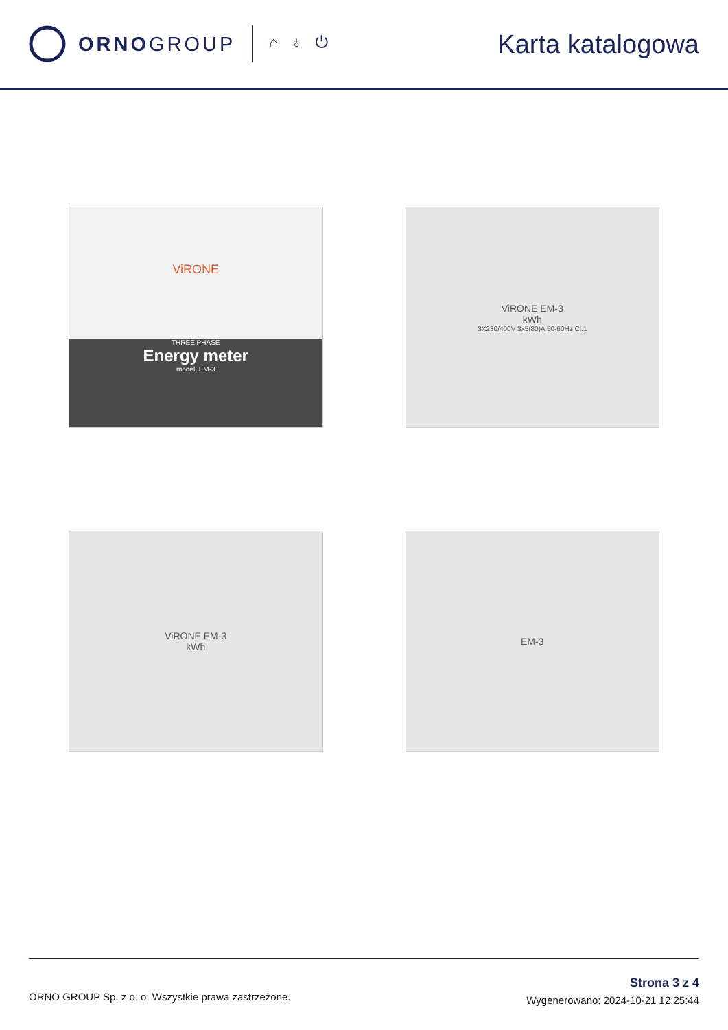ORNOGROUP
⌂ ♁ ⏻
Karta katalogowa
ViRONE
THREE PHASE
Energy meter
model: EM-3
ViRONE EM-3
kWh
3X230/400V 3x5(80)A 50-60Hz Cl.1
ViRONE EM-3
kWh
EM-3
ORNO GROUP Sp. z o. o. Wszystkie prawa zastrzeżone.
Strona 3 z 4
Wygenerowano: 2024-10-21 12:25:44